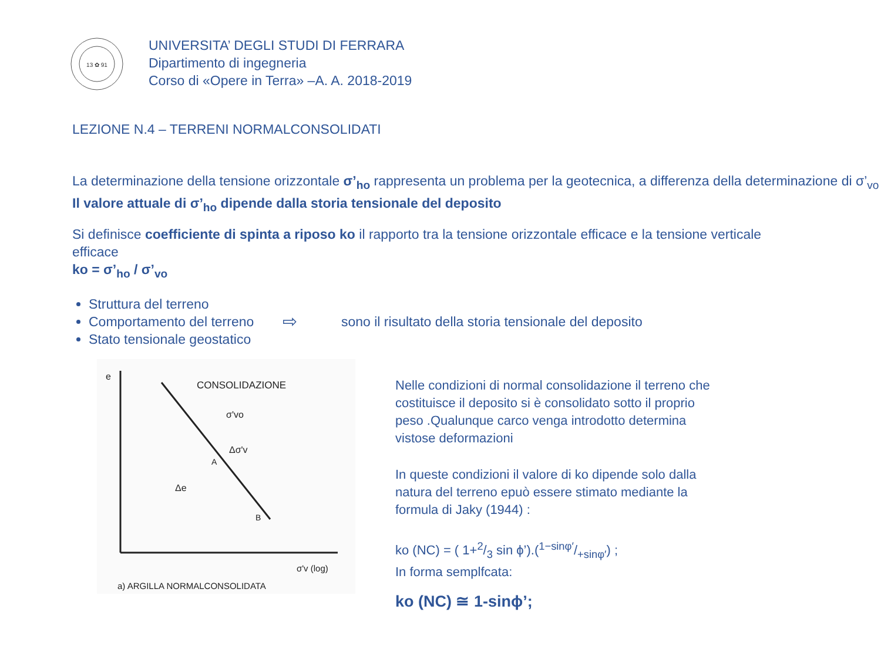13 ✿ 91
UNIVERSITA’ DEGLI STUDI DI FERRARA
Dipartimento di ingegneria
Corso di «Opere in Terra» –A. A. 2018-2019
LEZIONE N.4 – TERRENI NORMALCONSOLIDATI
La determinazione della tensione orizzontale σ’<sub>ho</sub> rappresenta un problema per la geotecnica, a differenza della determinazione di σ’<sub>vo</sub>
Il valore attuale di σ’<sub>ho</sub> dipende dalla storia tensionale del deposito
Si definisce coefficiente di spinta a riposo ko il rapporto tra la tensione orizzontale efficace e la tensione verticale efficace
ko = σ’<sub>ho</sub> / σ’<sub>vo</sub>
Struttura del terreno
Comportamento del terreno
Stato tensionale geostatico
⇨ sono il risultato della storia tensionale del deposito
e
CONSOLIDAZIONE
σ'vo
Δσ'v
A
Δe
B
σ'v (log)
a) ARGILLA NORMALCONSOLIDATA
Nelle condizioni di normal consolidazione il terreno che costituisce il deposito si è consolidato sotto il proprio peso .Qualunque carco venga introdotto determina vistose deformazioni
In queste condizioni il valore di ko dipende solo dalla natura del terreno epuò essere stimato mediante la formula di Jaky (1944) :
ko (NC) = ( 1+2/3 sin ϕ’).(1−sinφ′/+sinφ′) ;
In forma semplfcata:
ko (NC) ≅ 1-sinϕ’;